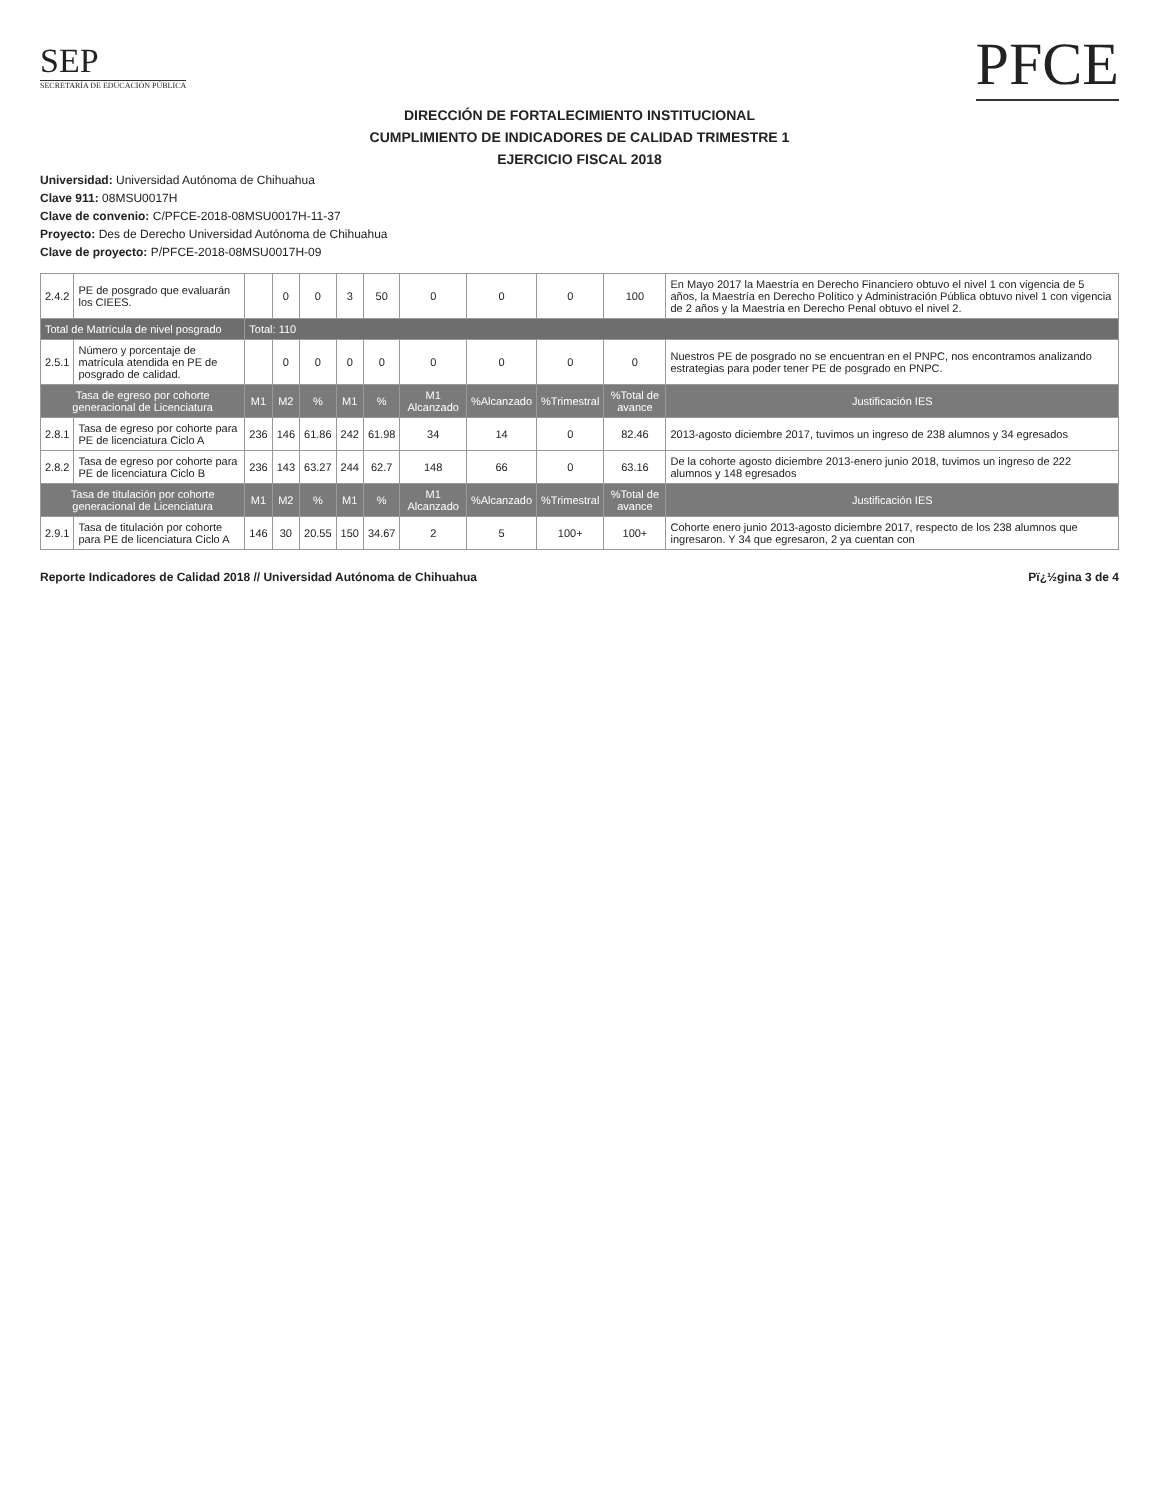SEP
SECRETARÍA DE EDUCACIÓN PÚBLICA
PFCE
DIRECCIÓN DE FORTALECIMIENTO INSTITUCIONAL
CUMPLIMIENTO DE INDICADORES DE CALIDAD TRIMESTRE 1
EJERCICIO FISCAL 2018
Universidad: Universidad Autónoma de Chihuahua
Clave 911: 08MSU0017H
Clave de convenio: C/PFCE-2018-08MSU0017H-11-37
Proyecto: Des de Derecho Universidad Autónoma de Chihuahua
Clave de proyecto: P/PFCE-2018-08MSU0017H-09
| 2.4.2 | PE de posgrado que evaluarán los CIEES. | | 0 | 0 | 3 | 50 | 0 | 0 | 0 | 100 | En Mayo 2017 la Maestría en Derecho Financiero obtuvo el nivel 1 con vigencia de 5 años, la Maestría en Derecho Político y Administración Pública obtuvo nivel 1 con vigencia de 2 años y la Maestría en Derecho Penal obtuvo el nivel 2. |
| Total de Matrícula de nivel posgrado | | Total: 110 | | | | | | | | | |
| 2.5.1 | Número y porcentaje de matrícula atendida en PE de posgrado de calidad. | | 0 | 0 | 0 | 0 | 0 | 0 | 0 | 0 | Nuestros PE de posgrado no se encuentran en el PNPC, nos encontramos analizando estrategias para poder tener PE de posgrado en PNPC. |
| Tasa de egreso por cohorte generacional de Licenciatura | | M1 | M2 | % | M1 | % | M1 Alcanzado | %Alcanzado | %Trimestral | %Total de avance | Justificación IES |
| 2.8.1 | Tasa de egreso por cohorte para PE de licenciatura Ciclo A | 236 | 146 | 61.86 | 242 | 61.98 | 34 | 14 | 0 | 82.46 | 2013-agosto diciembre 2017, tuvimos un ingreso de 238 alumnos y 34 egresados |
| 2.8.2 | Tasa de egreso por cohorte para PE de licenciatura Ciclo B | 236 | 143 | 63.27 | 244 | 62.7 | 148 | 66 | 0 | 63.16 | De la cohorte agosto diciembre 2013-enero junio 2018, tuvimos un ingreso de 222 alumnos y 148 egresados |
| Tasa de titulación por cohorte generacional de Licenciatura | | M1 | M2 | % | M1 | % | M1 Alcanzado | %Alcanzado | %Trimestral | %Total de avance | Justificación IES |
| 2.9.1 | Tasa de titulación por cohorte para PE de licenciatura Ciclo A | 146 | 30 | 20.55 | 150 | 34.67 | 2 | 5 | 100+ | 100+ | Cohorte enero junio 2013-agosto diciembre 2017, respecto de los 238 alumnos que ingresaron. Y 34 que egresaron, 2 ya cuentan con |
Reporte Indicadores de Calidad 2018 // Universidad Autónoma de Chihuahua Pï¿½gina 3 de 4